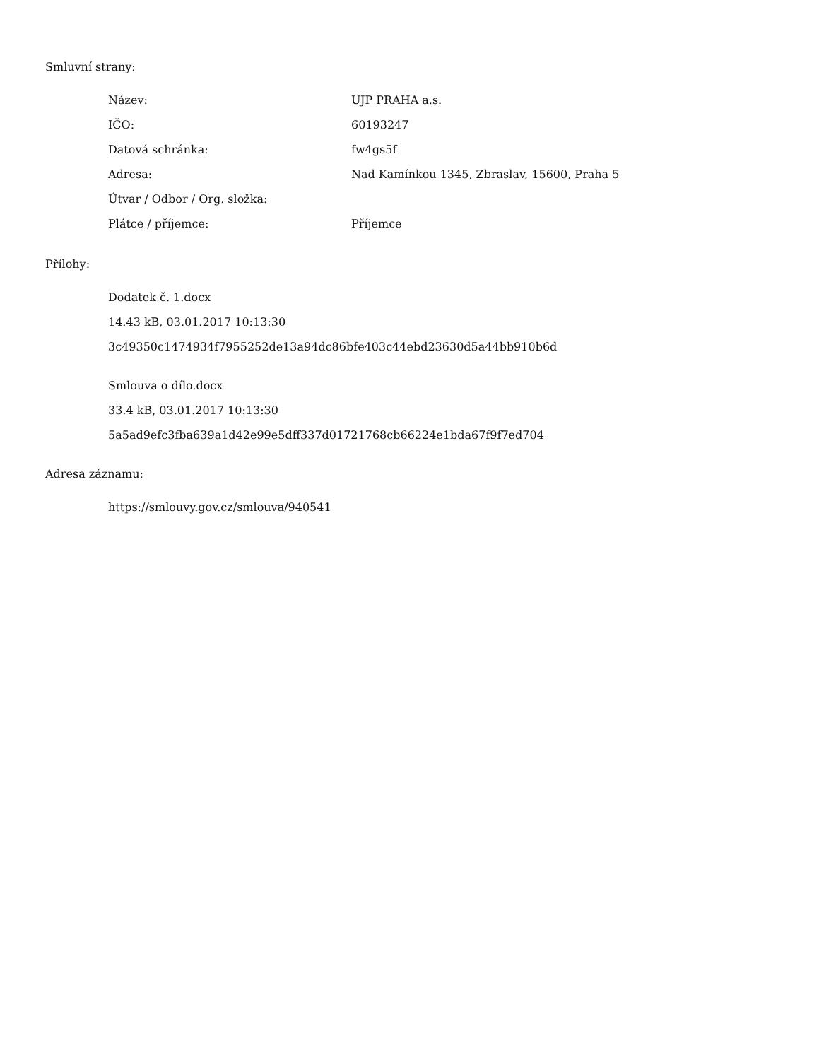Smluvní strany:
| Název: | UJP PRAHA a.s. |
| IČO: | 60193247 |
| Datová schránka: | fw4gs5f |
| Adresa: | Nad Kamínkou 1345, Zbraslav, 15600, Praha 5 |
| Útvar / Odbor / Org. složka: | |
| Plátce / příjemce: | Příjemce |
Přílohy:
Dodatek č. 1.docx
14.43 kB, 03.01.2017 10:13:30
3c49350c1474934f7955252de13a94dc86bfe403c44ebd23630d5a44bb910b6d
Smlouva o dílo.docx
33.4 kB, 03.01.2017 10:13:30
5a5ad9efc3fba639a1d42e99e5dff337d01721768cb66224e1bda67f9f7ed704
Adresa záznamu:
https://smlouvy.gov.cz/smlouva/940541